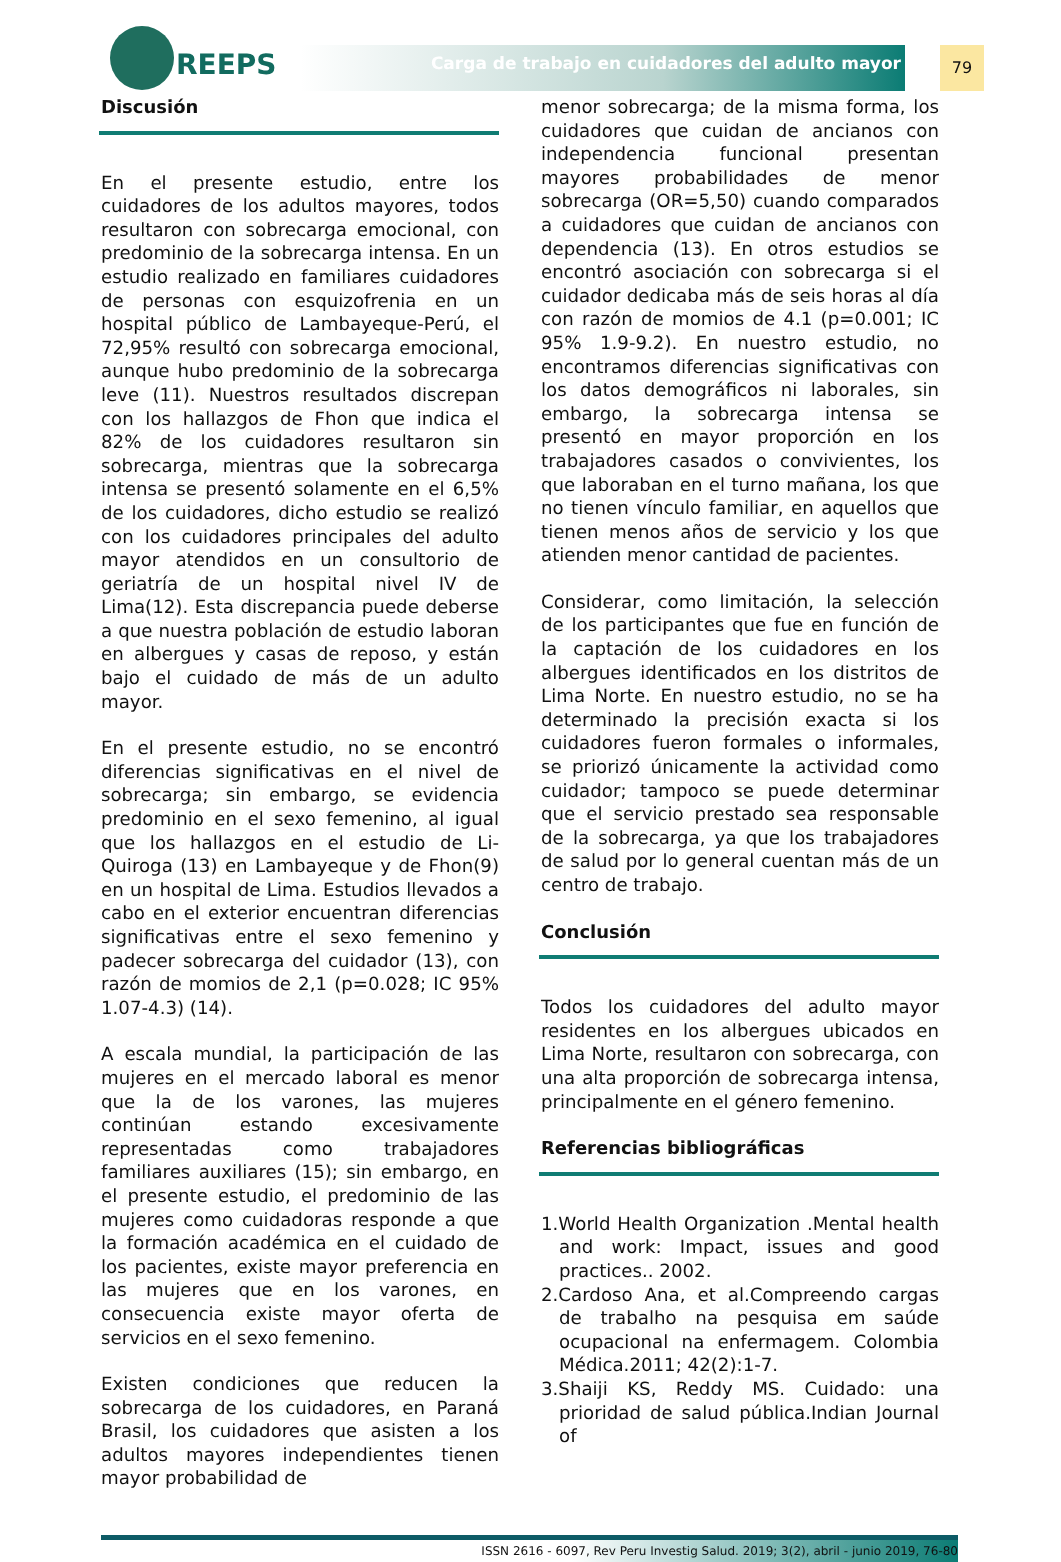REEPS
Carga de trabajo en cuidadores del adulto mayor
79
Discusión
En el presente estudio, entre los cuidadores de los adultos mayores, todos resultaron con sobrecarga emocional, con predominio de la sobrecarga intensa. En un estudio realizado en familiares cuidadores de personas con esquizofrenia en un hospital público de Lambayeque-Perú, el 72,95% resultó con sobrecarga emocional, aunque hubo predominio de la sobrecarga leve (11). Nuestros resultados discrepan con los hallazgos de Fhon que indica el 82% de los cuidadores resultaron sin sobrecarga, mientras que la sobrecarga intensa se presentó solamente en el 6,5% de los cuidadores, dicho estudio se realizó con los cuidadores principales del adulto mayor atendidos en un consultorio de geriatría de un hospital nivel IV de Lima(12). Esta discrepancia puede deberse a que nuestra población de estudio laboran en albergues y casas de reposo, y están bajo el cuidado de más de un adulto mayor.
En el presente estudio, no se encontró diferencias significativas en el nivel de sobrecarga; sin embargo, se evidencia predominio en el sexo femenino, al igual que los hallazgos en el estudio de Li-Quiroga (13) en Lambayeque y de Fhon(9) en un hospital de Lima. Estudios llevados a cabo en el exterior encuentran diferencias significativas entre el sexo femenino y padecer sobrecarga del cuidador (13), con razón de momios de 2,1 (p=0.028; IC 95% 1.07-4.3) (14).
A escala mundial, la participación de las mujeres en el mercado laboral es menor que la de los varones, las mujeres continúan estando excesivamente representadas como trabajadores familiares auxiliares (15); sin embargo, en el presente estudio, el predominio de las mujeres como cuidadoras responde a que la formación académica en el cuidado de los pacientes, existe mayor preferencia en las mujeres que en los varones, en consecuencia existe mayor oferta de servicios en el sexo femenino.
Existen condiciones que reducen la sobrecarga de los cuidadores, en Paraná Brasil, los cuidadores que asisten a los adultos mayores independientes tienen mayor probabilidad de
menor sobrecarga; de la misma forma, los cuidadores que cuidan de ancianos con independencia funcional presentan mayores probabilidades de menor sobrecarga (OR=5,50) cuando comparados a cuidadores que cuidan de ancianos con dependencia (13). En otros estudios se encontró asociación con sobrecarga si el cuidador dedicaba más de seis horas al día con razón de momios de 4.1 (p=0.001; IC 95% 1.9-9.2). En nuestro estudio, no encontramos diferencias significativas con los datos demográficos ni laborales, sin embargo, la sobrecarga intensa se presentó en mayor proporción en los trabajadores casados o convivientes, los que laboraban en el turno mañana, los que no tienen vínculo familiar, en aquellos que tienen menos años de servicio y los que atienden menor cantidad de pacientes.
Considerar, como limitación, la selección de los participantes que fue en función de la captación de los cuidadores en los albergues identificados en los distritos de Lima Norte. En nuestro estudio, no se ha determinado la precisión exacta si los cuidadores fueron formales o informales, se priorizó únicamente la actividad como cuidador; tampoco se puede determinar que el servicio prestado sea responsable de la sobrecarga, ya que los trabajadores de salud por lo general cuentan más de un centro de trabajo.
Conclusión
Todos los cuidadores del adulto mayor residentes en los albergues ubicados en Lima Norte, resultaron con sobrecarga, con una alta proporción de sobrecarga intensa, principalmente en el género femenino.
Referencias bibliográficas
1.World Health Organization .Mental health and work: Impact, issues and good practices.. 2002.
2.Cardoso Ana, et al.Compreendo cargas de trabalho na pesquisa em saúde ocupacional na enfermagem. Colombia Médica.2011; 42(2):1-7.
3.Shaiji KS, Reddy MS. Cuidado: una prioridad de salud pública.Indian Journal of
ISSN 2616 - 6097, Rev Peru Investig Salud. 2019; 3(2), abril - junio 2019, 76-80